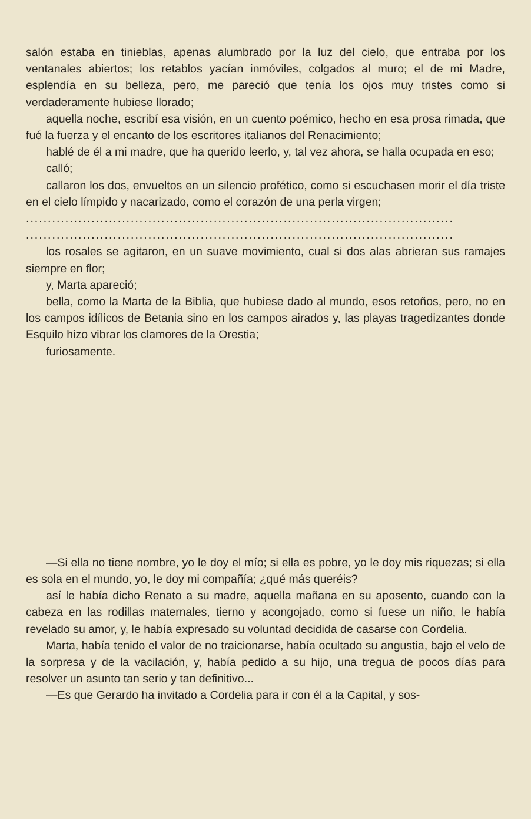salón estaba en tinieblas, apenas alumbrado por la luz del cielo, que entraba por los ventanales abiertos; los retablos yacían inmóviles, colgados al muro; el de mi Madre, esplendía en su belleza, pero, me pareció que tenía los ojos muy tristes como si verdaderamente hubiese llorado;
aquella noche, escribí esa visión, en un cuento poémico, hecho en esa prosa rimada, que fué la fuerza y el encanto de los escritores italianos del Renacimiento;
hablé de él a mi madre, que ha querido leerlo, y, tal vez ahora, se halla ocupada en eso;
calló;
callaron los dos, envueltos en un silencio profético, como si escuchasen morir el día triste en el cielo límpido y nacarizado, como el corazón de una perla virgen;
..................................................................................................
..................................................................................................
los rosales se agitaron, en un suave movimiento, cual si dos alas abrieran sus ramajes siempre en flor;
y, Marta apareció;
bella, como la Marta de la Biblia, que hubiese dado al mundo, esos retoños, pero, no en los campos idílicos de Betania sino en los campos airados y, las playas tragedizantes donde Esquilo hizo vibrar los clamores de la Orestia;
furiosamente.
—Si ella no tiene nombre, yo le doy el mío; si ella es pobre, yo le doy mis riquezas; si ella es sola en el mundo, yo, le doy mi compañía; ¿qué más queréis?
así le había dicho Renato a su madre, aquella mañana en su aposento, cuando con la cabeza en las rodillas maternales, tierno y acongojado, como si fuese un niño, le había revelado su amor, y, le había expresado su voluntad decidida de casarse con Cordelia.
Marta, había tenido el valor de no traicionarse, había ocultado su angustia, bajo el velo de la sorpresa y de la vacilación, y, había pedido a su hijo, una tregua de pocos días para resolver un asunto tan serio y tan definitivo...
—Es que Gerardo ha invitado a Cordelia para ir con él a la Capital, y sos-